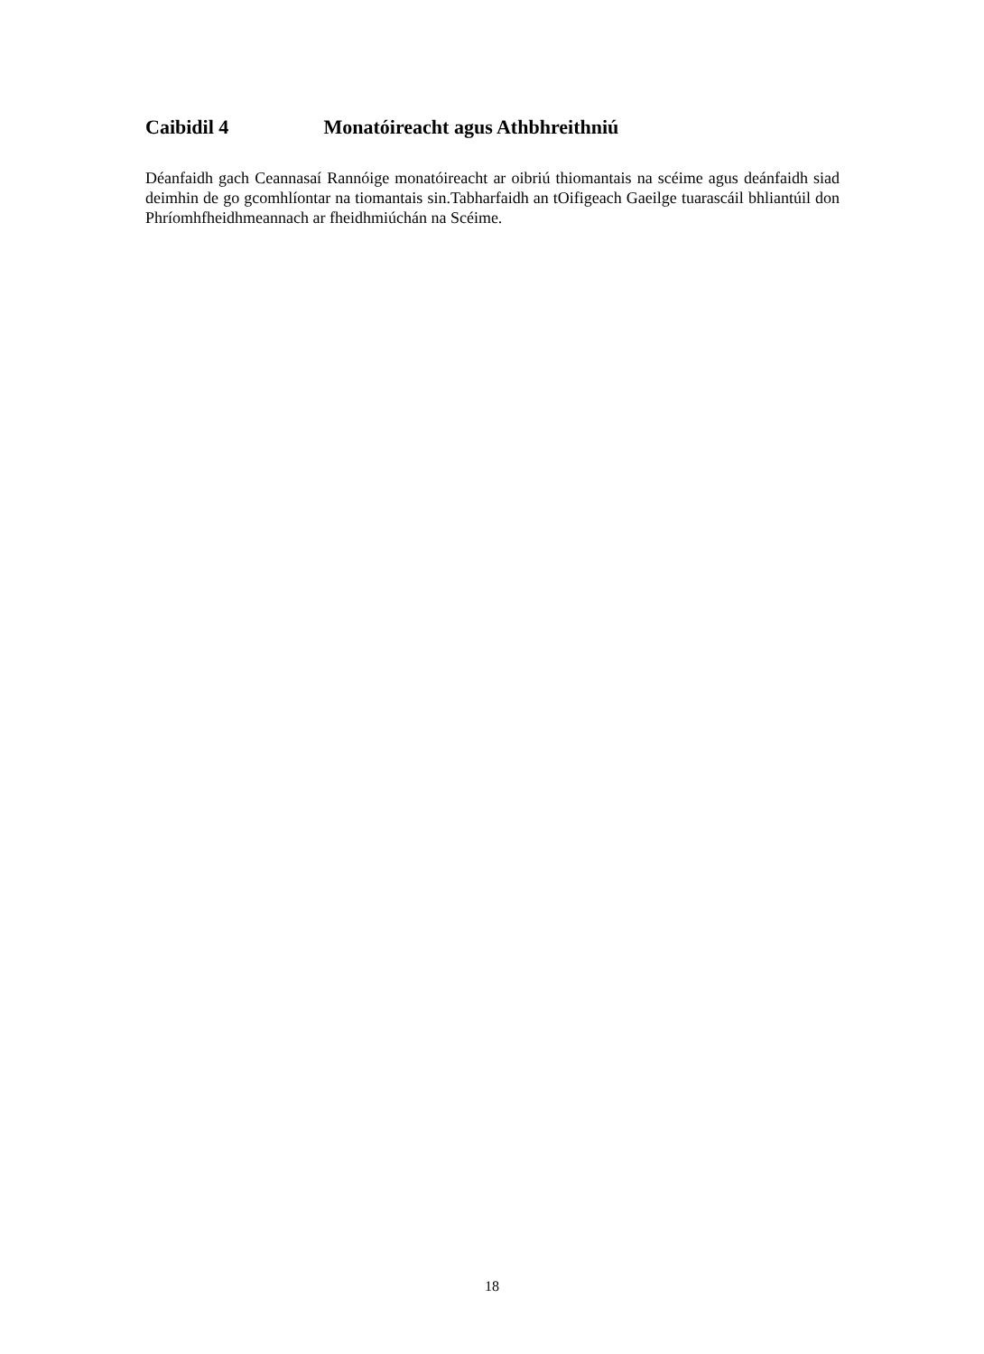Caibidil 4 Monatóireacht agus Athbhreithniú
Déanfaidh gach Ceannasaí Rannóige monatóireacht ar oibriú thiomantais na scéime agus deánfaidh siad deimhin de go gcomhlíontar na tiomantais sin.Tabharfaidh an tOifigeach Gaeilge tuarascáil bhliantúil don Phríomhfheidhmeannach ar fheidhmiúchán na Scéime.
18